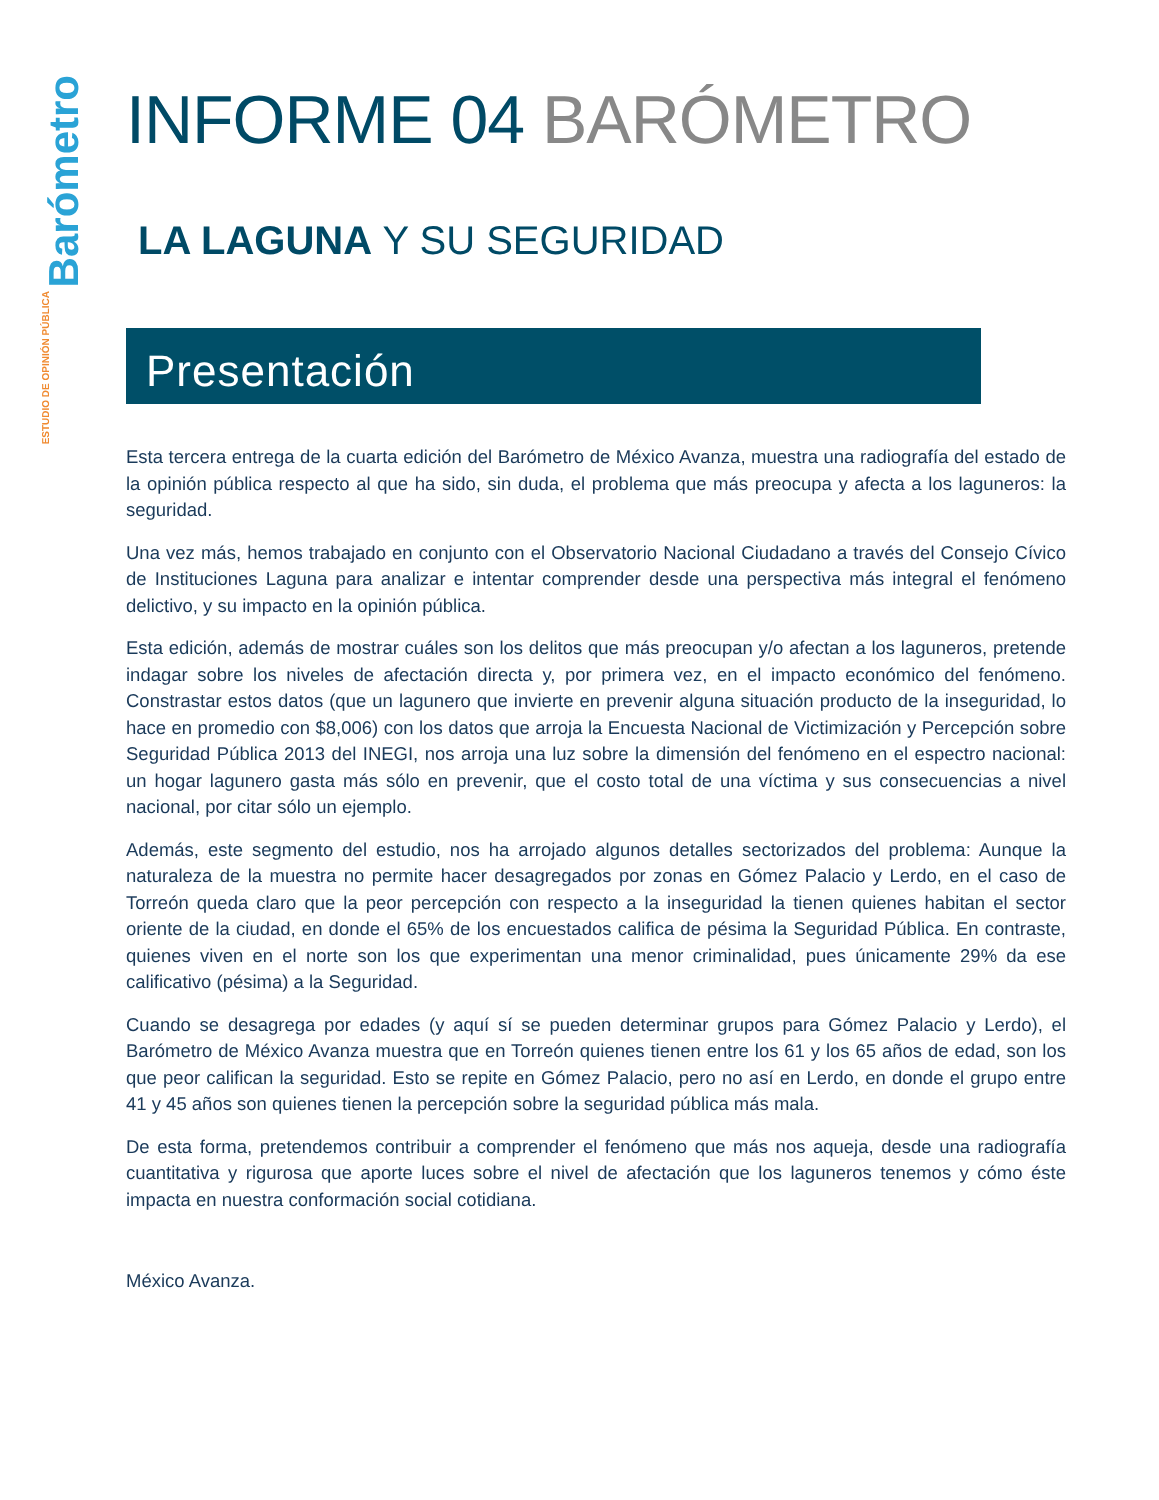Barómetro ESTUDIO DE OPINIÓN PÚBLICA
INFORME 04 BARÓMETRO
LA LAGUNA Y SU SEGURIDAD
Presentación
Esta tercera entrega de la cuarta edición del Barómetro de México Avanza, muestra una radiografía del estado de la opinión pública respecto al que ha sido, sin duda, el problema que más preocupa y afecta a los laguneros: la seguridad.
Una vez más, hemos trabajado en conjunto con el Observatorio Nacional Ciudadano a través del Consejo Cívico de Instituciones Laguna para analizar e intentar comprender desde una perspectiva más integral el fenómeno delictivo, y su impacto en la opinión pública.
Esta edición, además de mostrar cuáles son los delitos que más preocupan y/o afectan a los laguneros, pretende indagar sobre los niveles de afectación directa y, por primera vez, en el impacto económico del fenómeno. Constrastar estos datos (que un lagunero que invierte en prevenir alguna situación producto de la inseguridad, lo hace en promedio con $8,006) con los datos que arroja la Encuesta Nacional de Victimización y Percepción sobre Seguridad Pública 2013 del INEGI, nos arroja una luz sobre la dimensión del fenómeno en el espectro nacional: un hogar lagunero gasta más sólo en prevenir, que el costo total de una víctima y sus consecuencias a nivel nacional, por citar sólo un ejemplo.
Además, este segmento del estudio, nos ha arrojado algunos detalles sectorizados del problema: Aunque la naturaleza de la muestra no permite hacer desagregados por zonas en Gómez Palacio y Lerdo, en el caso de Torreón queda claro que la peor percepción con respecto a la inseguridad la tienen quienes habitan el sector oriente de la ciudad, en donde el 65% de los encuestados califica de pésima la Seguridad Pública. En contraste, quienes viven en el norte son los que experimentan una menor criminalidad, pues únicamente 29% da ese calificativo (pésima) a la Seguridad.
Cuando se desagrega por edades (y aquí sí se pueden determinar grupos para Gómez Palacio y Lerdo), el Barómetro de México Avanza muestra que en Torreón quienes tienen entre los 61 y los 65 años de edad, son los que peor califican la seguridad. Esto se repite en Gómez Palacio, pero no así en Lerdo, en donde el grupo entre 41 y 45 años son quienes tienen la percepción sobre la seguridad pública más mala.
De esta forma, pretendemos contribuir a comprender el fenómeno que más nos aqueja, desde una radiografía cuantitativa y rigurosa que aporte luces sobre el nivel de afectación que los laguneros tenemos y cómo éste impacta en nuestra conformación social cotidiana.
México Avanza.